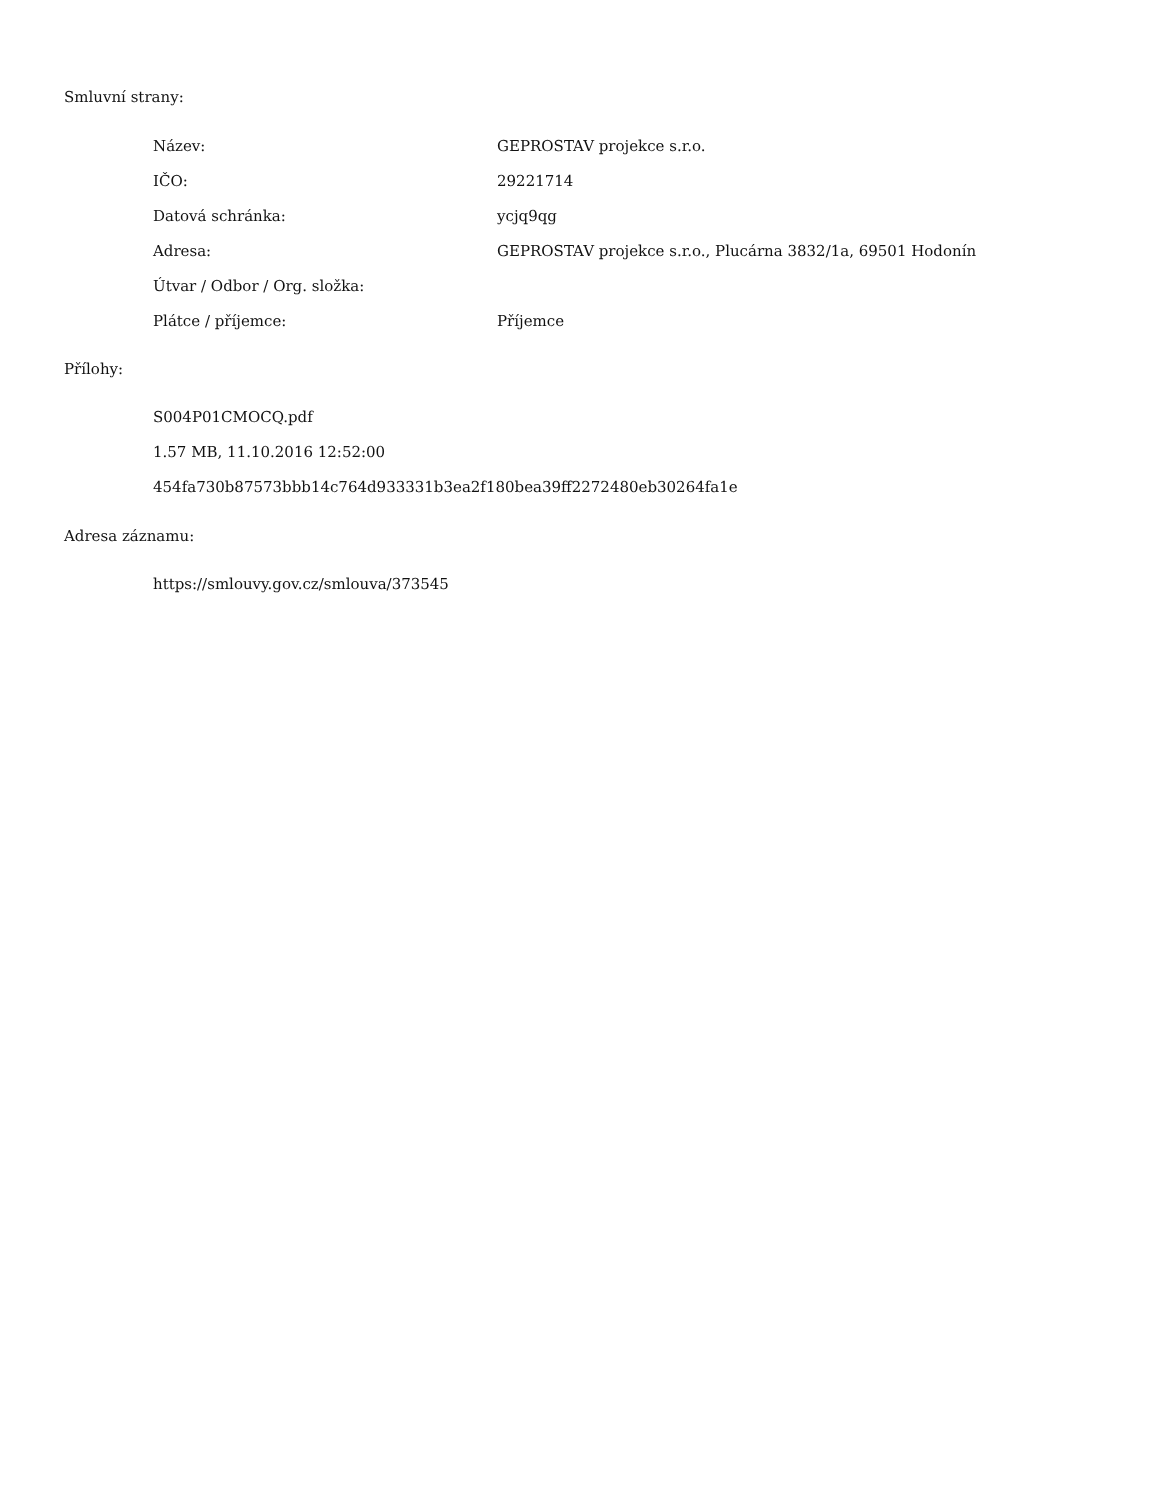Smluvní strany:
| Název: | GEPROSTAV projekce s.r.o. |
| IČO: | 29221714 |
| Datová schránka: | ycjq9qg |
| Adresa: | GEPROSTAV projekce s.r.o., Plucárna 3832/1a, 69501 Hodonín |
| Útvar / Odbor / Org. složka: | |
| Plátce / příjemce: | Příjemce |
Přílohy:
S004P01CMOCQ.pdf
1.57 MB, 11.10.2016 12:52:00
454fa730b87573bbb14c764d933331b3ea2f180bea39ff2272480eb30264fa1e
Adresa záznamu:
https://smlouvy.gov.cz/smlouva/373545